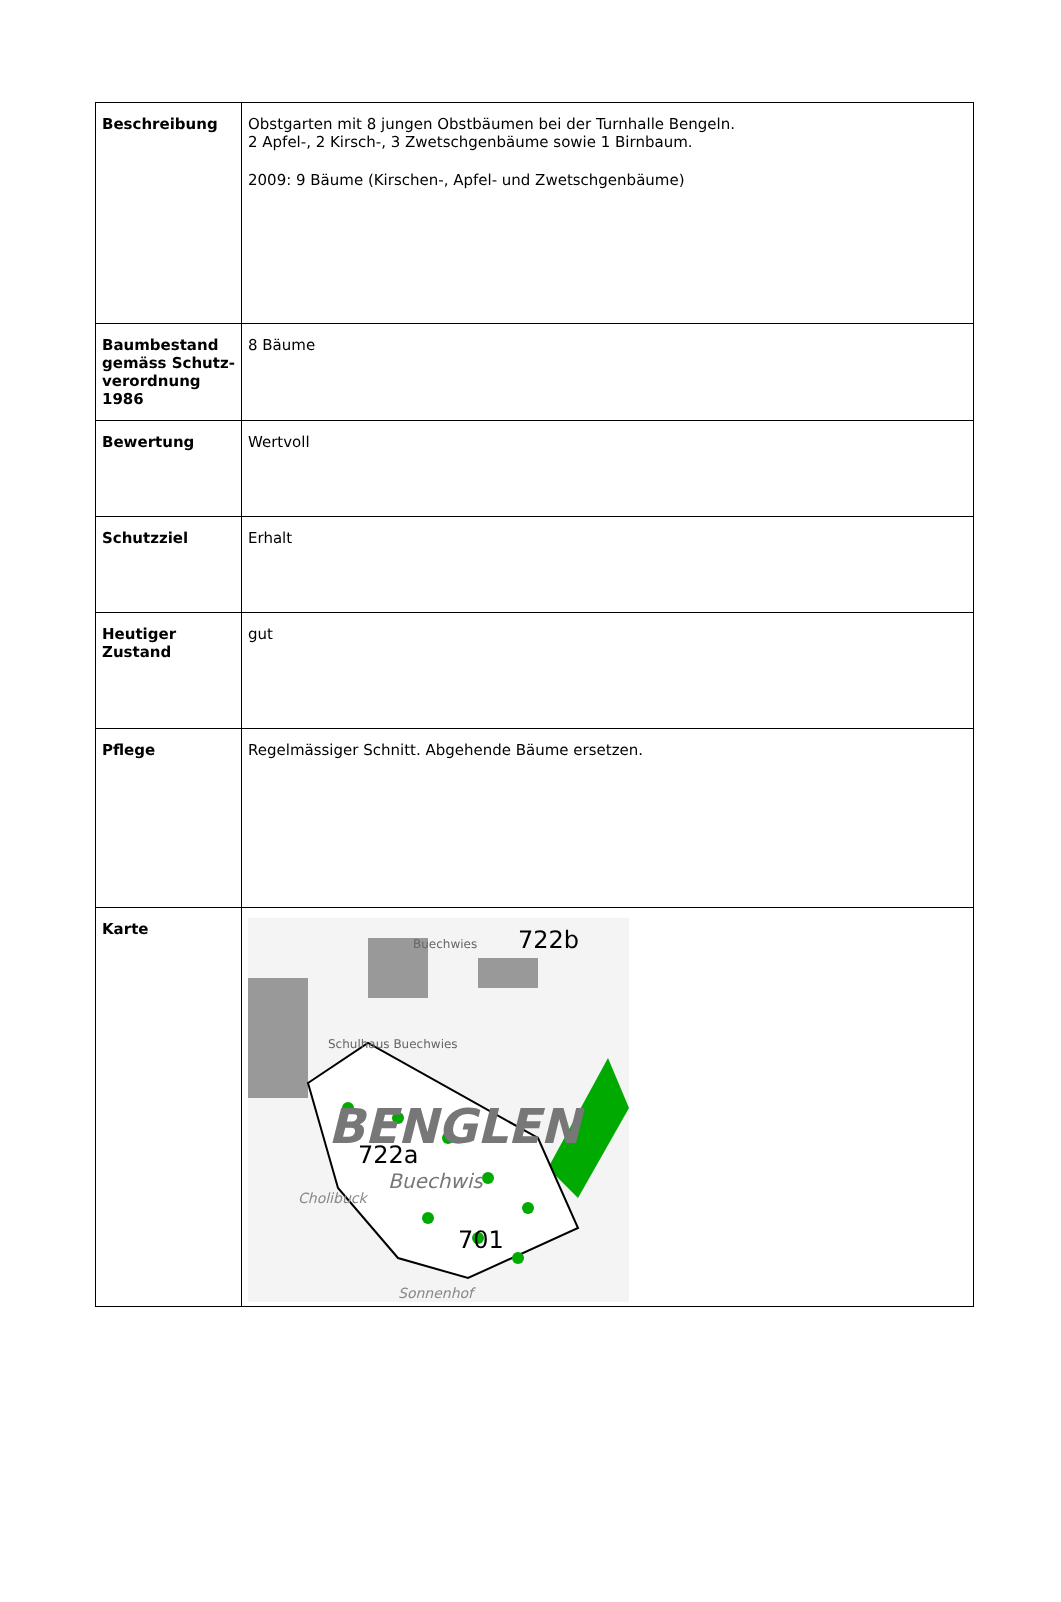| Beschreibung | Obstgarten mit 8 jungen Obstbäumen bei der Turnhalle Bengeln. 2 Apfel-, 2 Kirsch-, 3 Zwetschgenbäume sowie 1 Birnbaum. 2009: 9 Bäume (Kirschen-, Apfel- und Zwetschgenbäume) |
| Baumbestand gemäss Schutz-verordnung 1986 | 8 Bäume |
| Bewertung | Wertvoll |
| Schutzziel | Erhalt |
| Heutiger Zustand | gut |
| Pflege | Regelmässiger Schnitt. Abgehende Bäume ersetzen. |
| Karte | BENGLEN 722b 722a Buechwis Schulhaus Buechwies Cholibuck 701 Buechwies Sonnenhof |